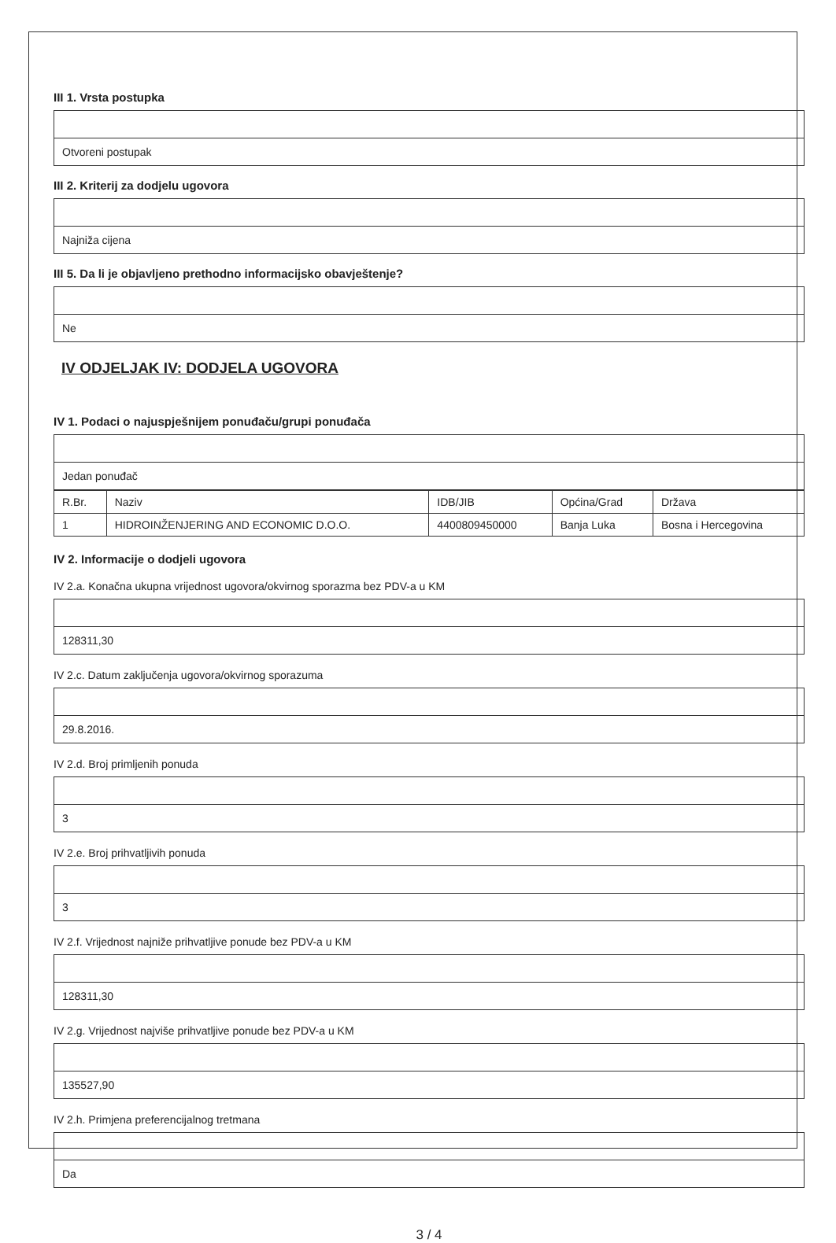III 1. Vrsta postupka
Otvoreni postupak
III 2. Kriterij za dodjelu ugovora
Najniža cijena
III 5. Da li je objavljeno prethodno informacijsko obavještenje?
Ne
IV ODJELJAK IV: DODJELA UGOVORA
IV 1. Podaci o najuspješnijem ponuđaču/grupi ponuđača
Jedan ponuđač
| R.Br. | Naziv | IDB/JIB | Općina/Grad | Država |
| --- | --- | --- | --- | --- |
| 1 | HIDROINŽENJERING AND ECONOMIC D.O.O. | 4400809450000 | Banja Luka | Bosna i Hercegovina |
IV 2. Informacije o dodjeli ugovora
IV 2.a. Konačna ukupna vrijednost ugovora/okvirnog sporazma bez PDV-a u KM
128311,30
IV 2.c. Datum zaključenja ugovora/okvirnog sporazuma
29.8.2016.
IV 2.d. Broj primljenih ponuda
3
IV 2.e. Broj prihvatljivih ponuda
3
IV 2.f. Vrijednost najniže prihvatljive ponude bez PDV-a u KM
128311,30
IV 2.g. Vrijednost najviše prihvatljive ponude bez PDV-a u KM
135527,90
IV 2.h. Primjena preferencijalnog tretmana
Da
3 / 4